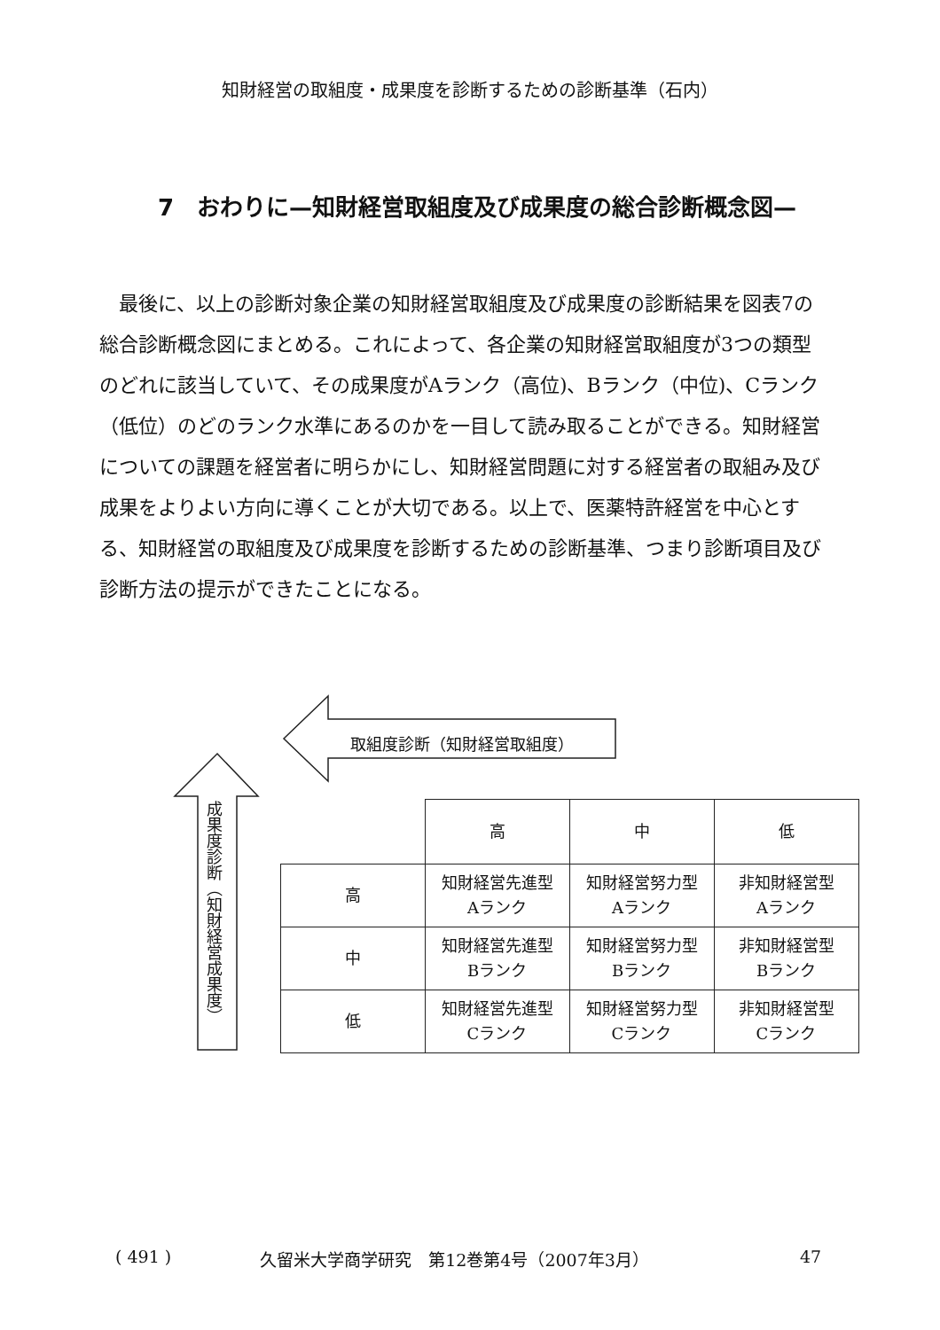知財経営の取組度・成果度を診断するための診断基準（石内）
7　おわりに—知財経営取組度及び成果度の総合診断概念図—
最後に、以上の診断対象企業の知財経営取組度及び成果度の診断結果を図表7の総合診断概念図にまとめる。これによって、各企業の知財経営取組度が3つの類型のどれに該当していて、その成果度がAランク（高位)、Bランク（中位)、Cランク（低位）のどのランク水準にあるのかを一目して読み取ることができる。知財経営についての課題を経営者に明らかにし、知財経営問題に対する経営者の取組み及び成果をよりよい方向に導くことが大切である。以上で、医薬特許経営を中心とする、知財経営の取組度及び成果度を診断するための診断基準、つまり診断項目及び診断方法の提示ができたことになる。
取組度診断（知財経営取組度）
成果度診断（知財経営成果度）
| | 高 | 中 | 低 |
| --- | --- | --- | --- |
| 高 | 知財経営先進型 Aランク | 知財経営努力型 Aランク | 非知財経営型 Aランク |
| 中 | 知財経営先進型 Bランク | 知財経営努力型 Bランク | 非知財経営型 Bランク |
| 低 | 知財経営先進型 Cランク | 知財経営努力型 Cランク | 非知財経営型 Cランク |
( 491 ) 久留米大学商学研究　第12巻第4号（2007年3月） 47